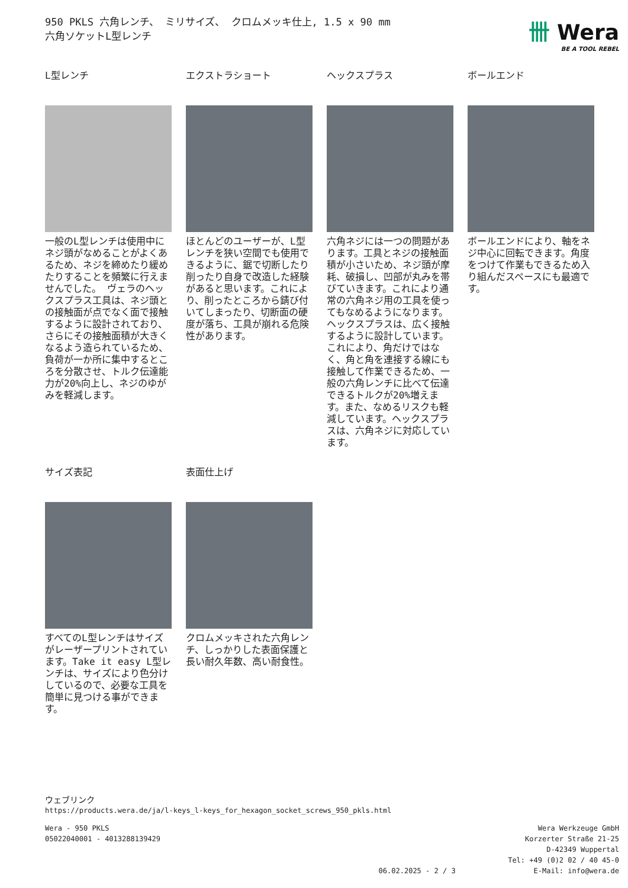950 PKLS 六角レンチ、 ミリサイズ、 クロムメッキ仕上, 1.5 x 90 mm
六角ソケットL型レンチ
卌 Wera
BE A TOOL REBEL
L型レンチ
一般のL型レンチは使用中にネジ頭がなめることがよくあるため、ネジを締めたり緩めたりすることを頻繁に行えませんでした。 ヴェラのヘックスプラス工具は、ネジ頭との接触面が点でなく面で接触するように設計されており、さらにその接触面積が大きくなるよう造られているため、負荷が一か所に集中するところを分散させ、トルク伝達能力が20%向上し、ネジのゆがみを軽減します。
エクストラショート
ほとんどのユーザーが、L型レンチを狭い空間でも使用できるように、鋸で切断したり削ったり自身で改造した経験があると思います。これにより、削ったところから錆び付いてしまったり、切断面の硬度が落ち、工具が崩れる危険性があります。
ヘックスプラス
六角ネジには一つの問題があります。工具とネジの接触面積が小さいため、ネジ頭が摩耗、破損し、凹部が丸みを帯びていきます。これにより通常の六角ネジ用の工具を使ってもなめるようになります。ヘックスプラスは、広く接触するように設計しています。これにより、角だけではなく、角と角を連接する線にも接触して作業できるため、一般の六角レンチに比べて伝達できるトルクが20%増えます。また、なめるリスクも軽減しています。ヘックスプラスは、六角ネジに対応しています。
ボールエンド
ボールエンドにより、軸をネジ中心に回転できます。角度をつけて作業もできるため入り組んだスペースにも最適です。
サイズ表記
すべてのL型レンチはサイズがレーザープリントされています。Take it easy L型レンチは、サイズにより色分けしているので、必要な工具を簡単に見つける事ができます。
表面仕上げ
クロムメッキされた六角レンチ、しっかりした表面保護と長い耐久年数、高い耐食性。
ウェブリンク
https://products.wera.de/ja/l-keys_l-keys_for_hexagon_socket_screws_950_pkls.html
Wera - 950 PKLS
05022040001 - 4013288139429
06.02.2025 - 2 / 3 Wera Werkzeuge GmbH
Korzerter Straße 21-25
D-42349 Wuppertal
Tel: +49 (0)2 02 / 40 45-0
E-Mail: info@wera.de